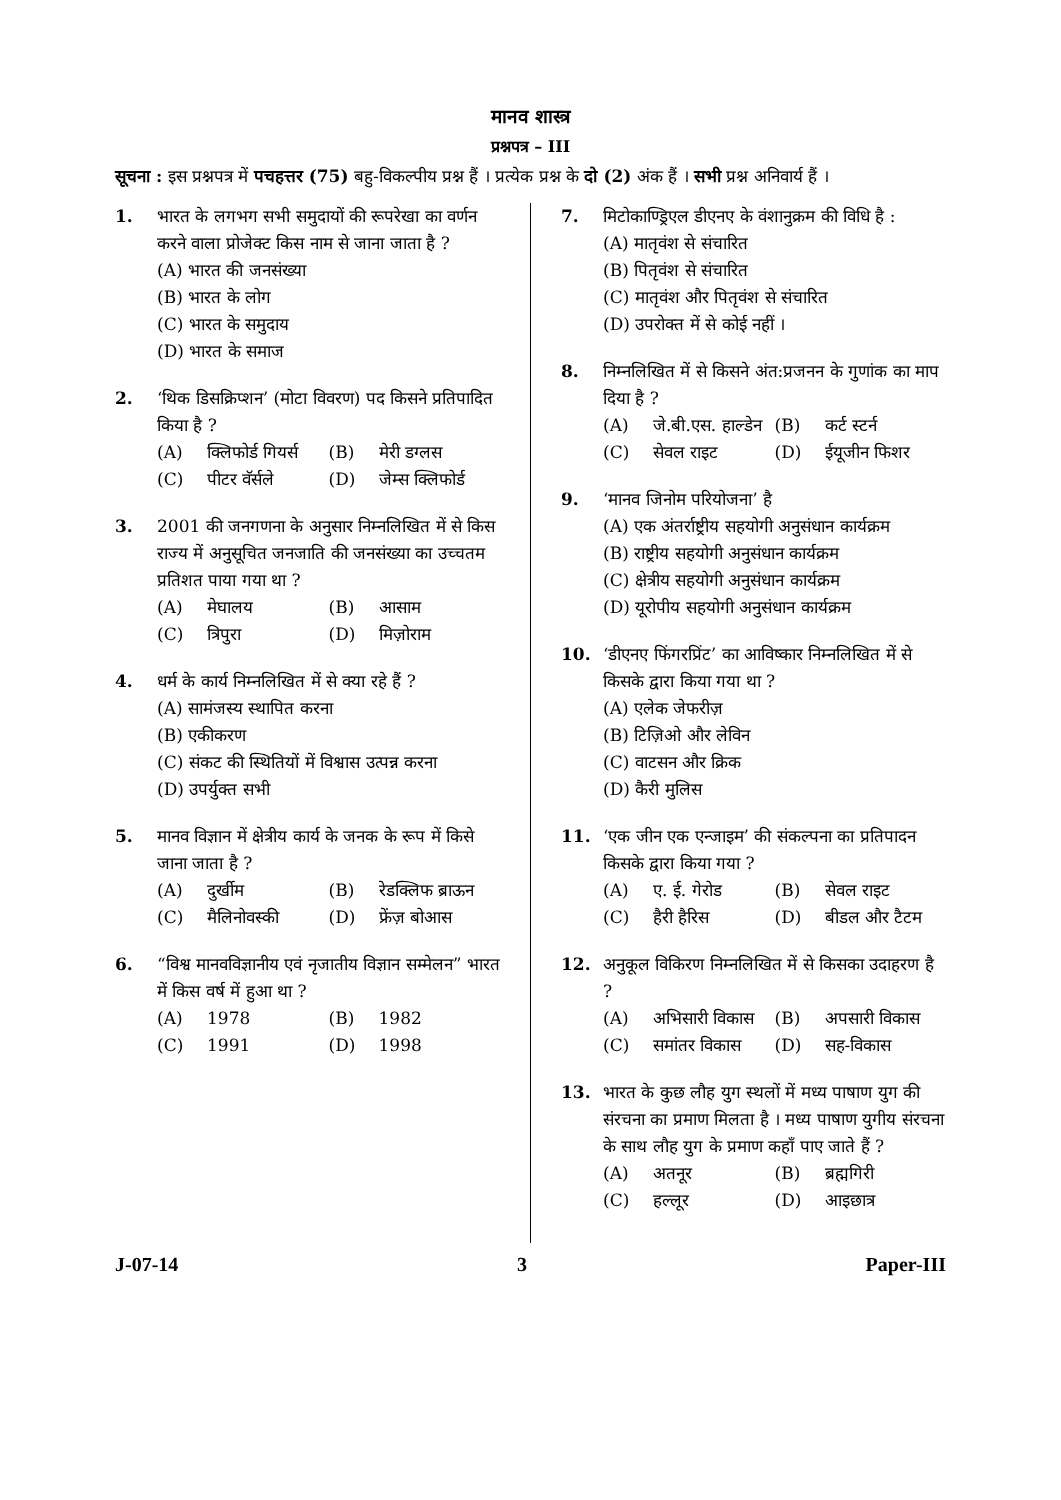मानव शास्त्र
प्रश्नपत्र – III
सूचना : इस प्रश्नपत्र में पचहत्तर (75) बहु-विकल्पीय प्रश्न हैं । प्रत्येक प्रश्न के दो (2) अंक हैं । सभी प्रश्न अनिवार्य हैं ।
1. भारत के लगभग सभी समुदायों की रूपरेखा का वर्णन करने वाला प्रोजेक्ट किस नाम से जाना जाता है ?
(A) भारत की जनसंख्या
(B) भारत के लोग
(C) भारत के समुदाय
(D) भारत के समाज
2. ‘थिक डिसक्रिप्शन’ (मोटा विवरण) पद किसने प्रतिपादित किया है ?
(A) क्लिफोर्ड गियर्स (B) मेरी डग्लस
(C) पीटर वॅर्सले (D) जेम्स क्लिफोर्ड
3. 2001 की जनगणना के अनुसार निम्नलिखित में से किस राज्य में अनुसूचित जनजाति की जनसंख्या का उच्चतम प्रतिशत पाया गया था ?
(A) मेघालय (B) आसाम
(C) त्रिपुरा (D) मिज़ोराम
4. धर्म के कार्य निम्नलिखित में से क्या रहे हैं ?
(A) सामंजस्य स्थापित करना
(B) एकीकरण
(C) संकट की स्थितियों में विश्वास उत्पन्न करना
(D) उपर्युक्त सभी
5. मानव विज्ञान में क्षेत्रीय कार्य के जनक के रूप में किसे जाना जाता है ?
(A) दुर्खीम (B) रेडक्लिफ ब्राऊन
(C) मैलिनोवस्की (D) फ्रेंज़ बोआस
6. “विश्व मानवविज्ञानीय एवं नृजातीय विज्ञान सम्मेलन” भारत में किस वर्ष में हुआ था ?
(A) 1978 (B) 1982
(C) 1991 (D) 1998
7. मिटोकाण्ड्रिएल डीएनए के वंशानुक्रम की विधि है :
(A) मातृवंश से संचारित
(B) पितृवंश से संचारित
(C) मातृवंश और पितृवंश से संचारित
(D) उपरोक्त में से कोई नहीं ।
8. निम्नलिखित में से किसने अंत:प्रजनन के गुणांक का माप दिया है ?
(A) जे.बी.एस. हाल्डेन (B) कर्ट स्टर्न
(C) सेवल राइट (D) ईयूजीन फिशर
9. ‘मानव जिनोम परियोजना’ है
(A) एक अंतर्राष्ट्रीय सहयोगी अनुसंधान कार्यक्रम
(B) राष्ट्रीय सहयोगी अनुसंधान कार्यक्रम
(C) क्षेत्रीय सहयोगी अनुसंधान कार्यक्रम
(D) यूरोपीय सहयोगी अनुसंधान कार्यक्रम
10. ‘डीएनए फिंगरप्रिंट’ का आविष्कार निम्नलिखित में से किसके द्वारा किया गया था ?
(A) एलेक जेफरीज़
(B) टिज़िओ और लेविन
(C) वाटसन और क्रिक
(D) कैरी मुलिस
11. ‘एक जीन एक एन्जाइम’ की संकल्पना का प्रतिपादन किसके द्वारा किया गया ?
(A) ए. ई. गेरोड (B) सेवल राइट
(C) हैरी हैरिस (D) बीडल और टैटम
12. अनुकूल विकिरण निम्नलिखित में से किसका उदाहरण है ?
(A) अभिसारी विकास (B) अपसारी विकास
(C) समांतर विकास (D) सह-विकास
13. भारत के कुछ लौह युग स्थलों में मध्य पाषाण युग की संरचना का प्रमाण मिलता है । मध्य पाषाण युगीय संरचना के साथ लौह युग के प्रमाण कहाँ पाए जाते हैं ?
(A) अतनूर (B) ब्रह्मगिरी
(C) हल्लूर (D) आइछात्र
J-07-14 3 Paper-III